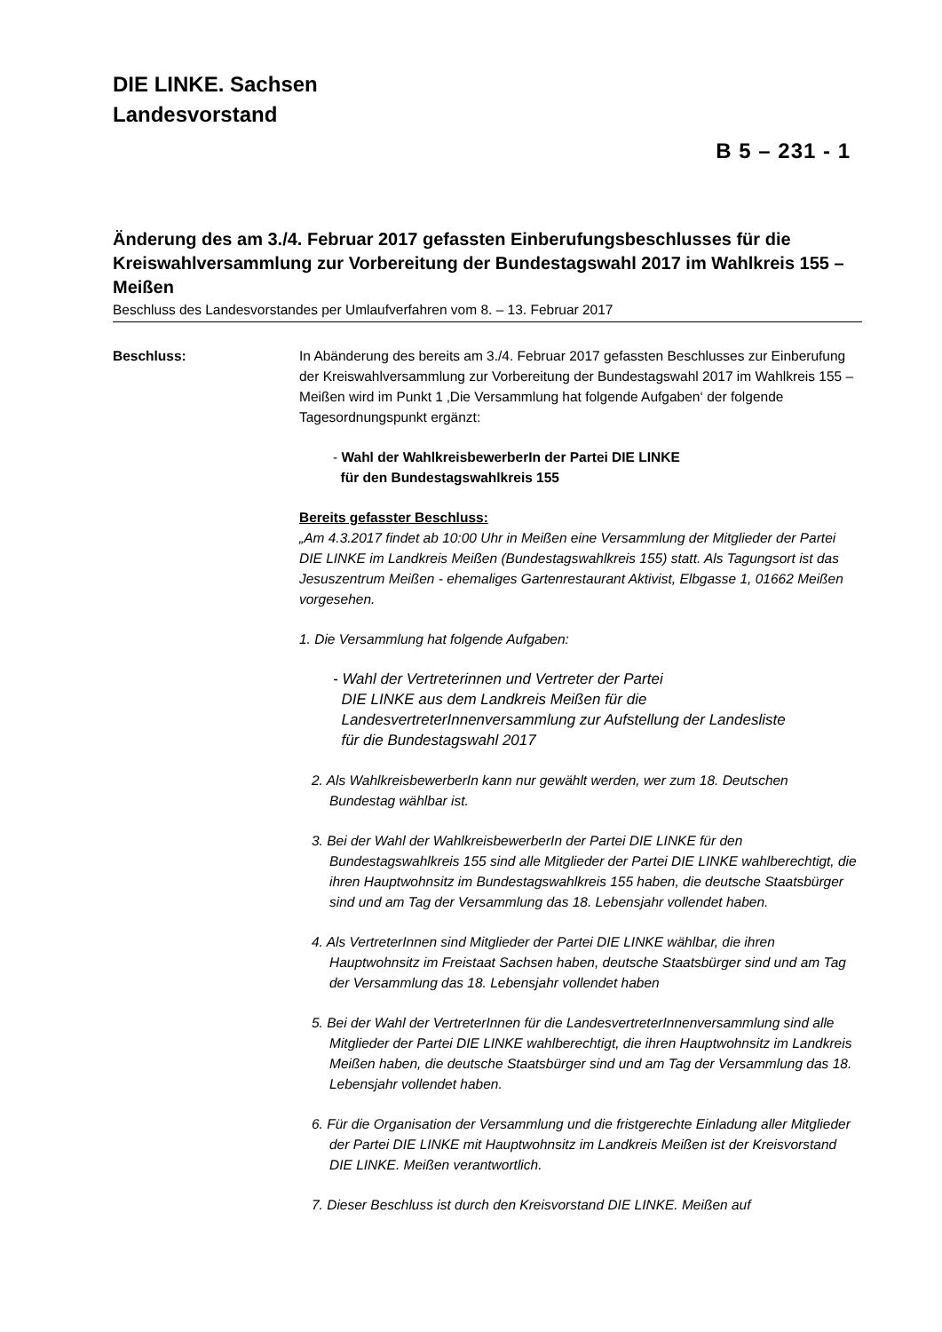DIE LINKE. Sachsen
Landesvorstand
B 5 – 231 - 1
Änderung des am 3./4. Februar 2017 gefassten Einberufungsbeschlusses für die Kreiswahlversammlung zur Vorbereitung der Bundestagswahl 2017 im Wahlkreis 155 – Meißen
Beschluss des Landesvorstandes per Umlaufverfahren vom 8. – 13. Februar 2017
Beschluss: In Abänderung des bereits am 3./4. Februar 2017 gefassten Beschlusses zur Einberufung der Kreiswahlversammlung zur Vorbereitung der Bundestagswahl 2017 im Wahlkreis 155 – Meißen wird im Punkt 1 ‚Die Versammlung hat folgende Aufgaben‘ der folgende Tagesordnungspunkt ergänzt:
- Wahl der WahlkreisbewerberIn der Partei DIE LINKE
für den Bundestagswahlkreis 155
Bereits gefasster Beschluss:
„Am 4.3.2017 findet ab 10:00 Uhr in Meißen eine Versammlung der Mitglieder der Partei DIE LINKE im Landkreis Meißen (Bundestagswahlkreis 155) statt. Als Tagungsort ist das Jesuszentrum Meißen - ehemaliges Gartenrestaurant Aktivist, Elbgasse 1, 01662 Meißen vorgesehen.
1. Die Versammlung hat folgende Aufgaben:
- Wahl der Vertreterinnen und Vertreter der Partei
DIE LINKE aus dem Landkreis Meißen für die
LandesvertreterInnenversammlung zur Aufstellung der Landesliste
für die Bundestagswahl 2017
2. Als WahlkreisbewerberIn kann nur gewählt werden, wer zum 18. Deutschen Bundestag wählbar ist.
3. Bei der Wahl der WahlkreisbewerberIn der Partei DIE LINKE für den Bundestagswahlkreis 155 sind alle Mitglieder der Partei DIE LINKE wahlberechtigt, die ihren Hauptwohnsitz im Bundestagswahlkreis 155 haben, die deutsche Staatsbürger sind und am Tag der Versammlung das 18. Lebensjahr vollendet haben.
4. Als VertreterInnen sind Mitglieder der Partei DIE LINKE wählbar, die ihren Hauptwohnsitz im Freistaat Sachsen haben, deutsche Staatsbürger sind und am Tag der Versammlung das 18. Lebensjahr vollendet haben
5. Bei der Wahl der VertreterInnen für die LandesvertreterInnenversammlung sind alle Mitglieder der Partei DIE LINKE wahlberechtigt, die ihren Hauptwohnsitz im Landkreis Meißen haben, die deutsche Staatsbürger sind und am Tag der Versammlung das 18. Lebensjahr vollendet haben.
6. Für die Organisation der Versammlung und die fristgerechte Einladung aller Mitglieder der Partei DIE LINKE mit Hauptwohnsitz im Landkreis Meißen ist der Kreisvorstand DIE LINKE. Meißen verantwortlich.
7. Dieser Beschluss ist durch den Kreisvorstand DIE LINKE. Meißen auf